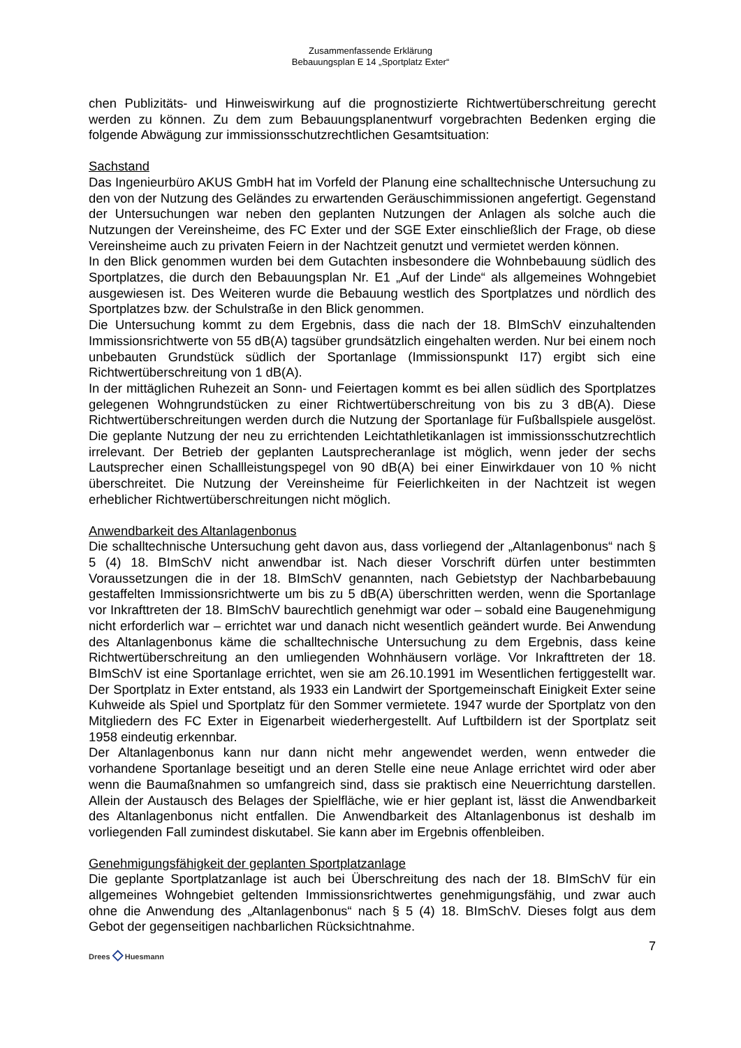Zusammenfassende Erklärung
Bebauungsplan E 14 „Sportplatz Exter“
chen Publizitäts- und Hinweiswirkung auf die prognostizierte Richtwertüberschreitung gerecht werden zu können. Zu dem zum Bebauungsplanentwurf vorgebrachten Bedenken erging die folgende Abwägung zur immissionsschutzrechtlichen Gesamtsituation:
Sachstand
Das Ingenieurbüro AKUS GmbH hat im Vorfeld der Planung eine schalltechnische Untersuchung zu den von der Nutzung des Geländes zu erwartenden Geräuschimmissionen angefertigt. Gegenstand der Untersuchungen war neben den geplanten Nutzungen der Anlagen als solche auch die Nutzungen der Vereinsheime, des FC Exter und der SGE Exter einschließlich der Frage, ob diese Vereinsheime auch zu privaten Feiern in der Nachtzeit genutzt und vermietet werden können.
In den Blick genommen wurden bei dem Gutachten insbesondere die Wohnbebauung südlich des Sportplatzes, die durch den Bebauungsplan Nr. E1 „Auf der Linde“ als allgemeines Wohngebiet ausgewiesen ist. Des Weiteren wurde die Bebauung westlich des Sportplatzes und nördlich des Sportplatzes bzw. der Schulstraße in den Blick genommen.
Die Untersuchung kommt zu dem Ergebnis, dass die nach der 18. BImSchV einzuhaltenden Immissionsrichtwerte von 55 dB(A) tagsüber grundsätzlich eingehalten werden. Nur bei einem noch unbebauten Grundstück südlich der Sportanlage (Immissionspunkt I17) ergibt sich eine Richtwertüberschreitung von 1 dB(A).
In der mittäglichen Ruhezeit an Sonn- und Feiertagen kommt es bei allen südlich des Sportplatzes gelegenen Wohngrundstücken zu einer Richtwertüberschreitung von bis zu 3 dB(A). Diese Richtwertüberschreitungen werden durch die Nutzung der Sportanlage für Fußballspiele ausgelöst. Die geplante Nutzung der neu zu errichtenden Leichtathletikanlagen ist immissionsschutzrechtlich irrelevant. Der Betrieb der geplanten Lautsprecheranlage ist möglich, wenn jeder der sechs Lautsprecher einen Schallleistungspegel von 90 dB(A) bei einer Einwirkdauer von 10 % nicht überschreitet. Die Nutzung der Vereinsheime für Feierlichkeiten in der Nachtzeit ist wegen erheblicher Richtwertüberschreitungen nicht möglich.
Anwendbarkeit des Altanlagenbonus
Die schalltechnische Untersuchung geht davon aus, dass vorliegend der „Altanlagenbonus“ nach § 5 (4) 18. BImSchV nicht anwendbar ist. Nach dieser Vorschrift dürfen unter bestimmten Voraussetzungen die in der 18. BImSchV genannten, nach Gebietstyp der Nachbarbebauung gestaffelten Immissionsrichtwerte um bis zu 5 dB(A) überschritten werden, wenn die Sportanlage vor Inkrafttreten der 18. BImSchV baurechtlich genehmigt war oder – sobald eine Baugenehmigung nicht erforderlich war – errichtet war und danach nicht wesentlich geändert wurde. Bei Anwendung des Altanlagenbonus käme die schalltechnische Untersuchung zu dem Ergebnis, dass keine Richtwertüberschreitung an den umliegenden Wohnhäusern vorläge. Vor Inkrafttreten der 18. BImSchV ist eine Sportanlage errichtet, wen sie am 26.10.1991 im Wesentlichen fertiggestellt war. Der Sportplatz in Exter entstand, als 1933 ein Landwirt der Sportgemeinschaft Einigkeit Exter seine Kuhweide als Spiel und Sportplatz für den Sommer vermietete. 1947 wurde der Sportplatz von den Mitgliedern des FC Exter in Eigenarbeit wiederhergestellt. Auf Luftbildern ist der Sportplatz seit 1958 eindeutig erkennbar.
Der Altanlagenbonus kann nur dann nicht mehr angewendet werden, wenn entweder die vorhandene Sportanlage beseitigt und an deren Stelle eine neue Anlage errichtet wird oder aber wenn die Baumaßnahmen so umfangreich sind, dass sie praktisch eine Neuerrichtung darstellen. Allein der Austausch des Belages der Spielfläche, wie er hier geplant ist, lässt die Anwendbarkeit des Altanlagenbonus nicht entfallen. Die Anwendbarkeit des Altanlagenbonus ist deshalb im vorliegenden Fall zumindest diskutabel. Sie kann aber im Ergebnis offenbleiben.
Genehmigungsfähigkeit der geplanten Sportplatzanlage
Die geplante Sportplatzanlage ist auch bei Überschreitung des nach der 18. BImSchV für ein allgemeines Wohngebiet geltenden Immissionsrichtwertes genehmigungsfähig, und zwar auch ohne die Anwendung des „Altanlagenbonus“ nach § 5 (4) 18. BImSchV. Dieses folgt aus dem Gebot der gegenseitigen nachbarlichen Rücksichtnahme.
Drees ◇ Huesmann
7